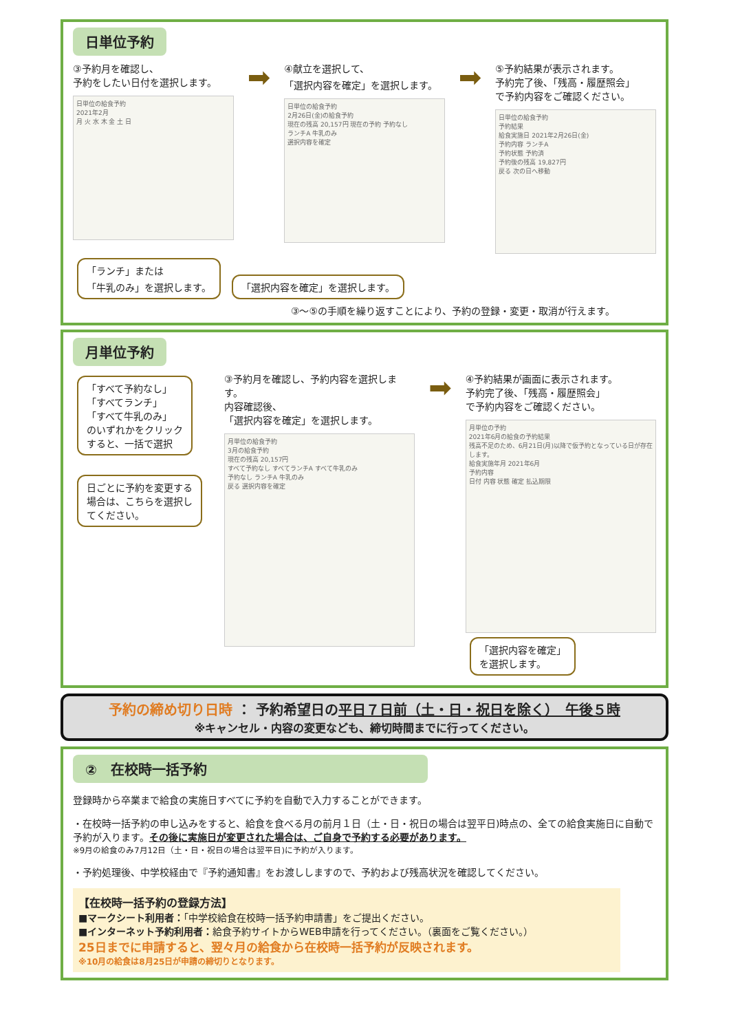日単位予約
③予約月を確認し、
予約をしたい日付を選択します。
日単位の給食予約
2021年2月
月 火 水 木 金 土 日
➡
④献立を選択して、
「選択内容を確定」を選択します。
日単位の給食予約
2月26日(金)の給食予約
現在の残高 20,157円 現在の予約 予約なし
ランチA 牛乳のみ
選択内容を確定
➡
⑤予約結果が表示されます。
予約完了後、「残高・履歴照会」
で予約内容をご確認ください。
日単位の給食予約
予約結果
給食実施日 2021年2月26日(金)
予約内容 ランチA
予約状態 予約済
予約後の残高 19,827円
戻る 次の日へ移動
「ランチ」または
「牛乳のみ」を選択します。 「選択内容を確定」を選択します。
③～⑤の手順を繰り返すことにより、予約の登録・変更・取消が行えます。
月単位予約
「すべて予約なし」
「すべてランチ」
「すべて牛乳のみ」
のいずれかをクリック
すると、一括で選択
日ごとに予約を変更する
場合は、こちらを選択し
てください。
③予約月を確認し、予約内容を選択します。
内容確認後、
「選択内容を確定」を選択します。
月単位の給食予約
3月の給食予約
現在の残高 20,157円
すべて予約なし すべてランチA すべて牛乳のみ
予約なし ランチA 牛乳のみ
戻る 選択内容を確定
➡
④予約結果が画面に表示されます。
予約完了後、「残高・履歴照会」
で予約内容をご確認ください。
月単位の予約
2021年6月の給食の予約結果
残高不足のため、6月21日(月)以降で仮予約となっている日が存在します。
給食実施年月 2021年6月
予約内容
日付 内容 状態 確定 払込期限
「選択内容を確定」
を選択します。
予約の締め切り日時 ： 予約希望日の平日７日前（土・日・祝日を除く）　午後５時
※キャンセル・内容の変更なども、締切時間までに行ってください。
②　在校時一括予約
登録時から卒業まで給食の実施日すべてに予約を自動で入力することができます。
・在校時一括予約の申し込みをすると、給食を食べる月の前月１日（土・日・祝日の場合は翌平日)時点の、全ての給食実施日に自動で予約が入ります。その後に実施日が変更された場合は、ご自身で予約する必要があります。
※9月の給食のみ7月12日（土・日・祝日の場合は翌平日)に予約が入ります。
・予約処理後、中学校経由で『予約通知書』をお渡ししますので、予約および残高状況を確認してください。
【在校時一括予約の登録方法】
■マークシート利用者：「中学校給食在校時一括予約申請書」をご提出ください。
■インターネット予約利用者：給食予約サイトからWEB申請を行ってください。（裏面をご覧ください。）
25日までに申請すると、翌々月の給食から在校時一括予約が反映されます。
※10月の給食は8月25日が申請の締切りとなります。